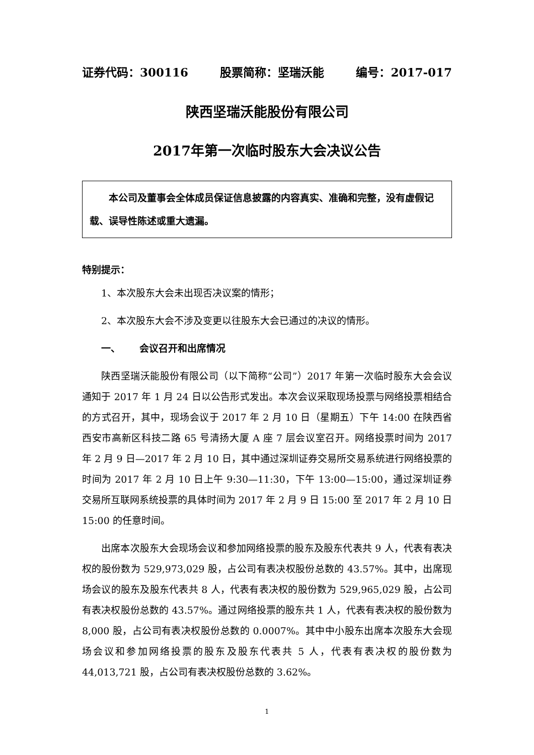证券代码：300116 股票简称：坚瑞沃能 编号：2017-017
陕西坚瑞沃能股份有限公司
2017年第一次临时股东大会决议公告
  本公司及董事会全体成员保证信息披露的内容真实、准确和完整，没有虚假记载、误导性陈述或重大遗漏。
特别提示：
1、本次股东大会未出现否决议案的情形；
2、本次股东大会不涉及变更以往股东大会已通过的决议的情形。
一、  会议召开和出席情况
陕西坚瑞沃能股份有限公司（以下简称“公司”）2017 年第一次临时股东大会会议通知于 2017 年 1 月 24 日以公告形式发出。本次会议采取现场投票与网络投票相结合的方式召开，其中，现场会议于 2017 年 2 月 10 日（星期五）下午 14:00 在陕西省西安市高新区科技二路 65 号清扬大厦 A 座 7 层会议室召开。网络投票时间为 2017 年 2 月 9 日—2017 年 2 月 10 日，其中通过深圳证券交易所交易系统进行网络投票的时间为 2017 年 2 月 10 日上午 9:30—11:30，下午 13:00—15:00，通过深圳证券交易所互联网系统投票的具体时间为 2017 年 2 月 9 日 15:00 至 2017 年 2 月 10 日 15:00 的任意时间。
出席本次股东大会现场会议和参加网络投票的股东及股东代表共 9 人，代表有表决权的股份数为 529,973,029 股，占公司有表决权股份总数的 43.57%。其中，出席现场会议的股东及股东代表共 8 人，代表有表决权的股份数为 529,965,029 股，占公司有表决权股份总数的 43.57%。通过网络投票的股东共 1 人，代表有表决权的股份数为 8,000 股，占公司有表决权股份总数的 0.0007%。其中中小股东出席本次股东大会现场会议和参加网络投票的股东及股东代表共 5 人，代表有表决权的股份数为 44,013,721 股，占公司有表决权股份总数的 3.62%。
1